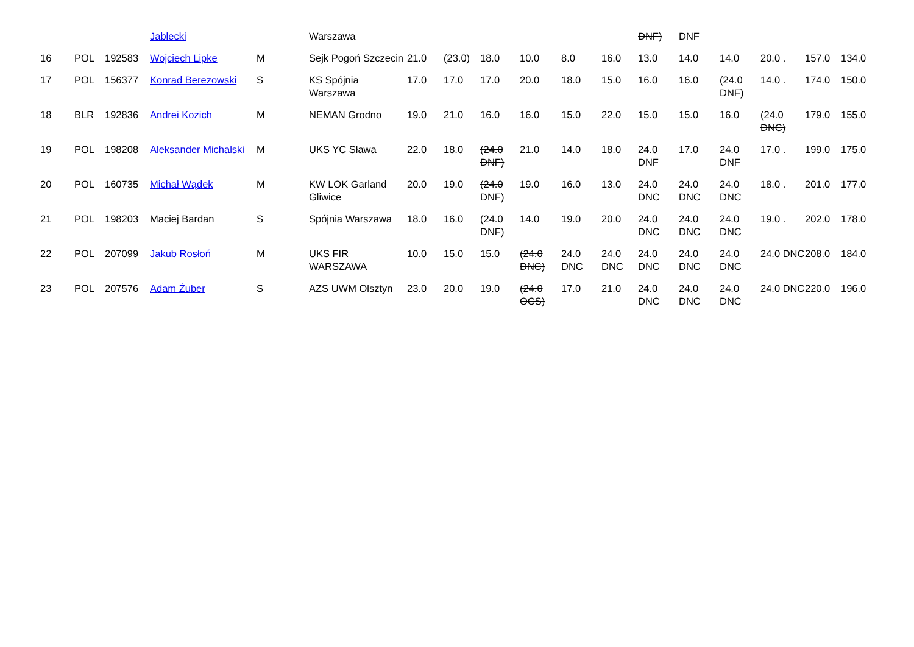| | | | Jablecki | | Warszawa | | | | | | | DNF) | DNF | | | | |
| 16 | POL | 192583 | Wojciech Lipke | M | Sejk Pogoń Szczecin | 21.0 | (23.0) | 18.0 | 10.0 | 8.0 | 16.0 | 13.0 | 14.0 | 14.0 | 20.0 . | 157.0 | 134.0 |
| 17 | POL | 156377 | Konrad Berezowski | S | KS Spójnia Warszawa | 17.0 | 17.0 | 17.0 | 20.0 | 18.0 | 15.0 | 16.0 | 16.0 | (24.0 DNF) | 14.0 . | 174.0 | 150.0 |
| 18 | BLR | 192836 | Andrei Kozich | M | NEMAN Grodno | 19.0 | 21.0 | 16.0 | 16.0 | 15.0 | 22.0 | 15.0 | 15.0 | 16.0 | (24.0 DNC) | 179.0 | 155.0 |
| 19 | POL | 198208 | Aleksander Michalski | M | UKS YC Sława | 22.0 | 18.0 | (24.0 DNF) | 21.0 | 14.0 | 18.0 | 24.0 DNF | 17.0 | 24.0 DNF | 17.0 . | 199.0 | 175.0 |
| 20 | POL | 160735 | Michał Wądek | M | KW LOK Garland Gliwice | 20.0 | 19.0 | (24.0 DNF) | 19.0 | 16.0 | 13.0 | 24.0 DNC | 24.0 DNC | 24.0 DNC | 18.0 . | 201.0 | 177.0 |
| 21 | POL | 198203 | Maciej Bardan | S | Spójnia Warszawa | 18.0 | 16.0 | (24.0 DNF) | 14.0 | 19.0 | 20.0 | 24.0 DNC | 24.0 DNC | 24.0 DNC | 19.0 . | 202.0 | 178.0 |
| 22 | POL | 207099 | Jakub Rosłoń | M | UKS FIR WARSZAWA | 10.0 | 15.0 | 15.0 | (24.0 DNC) | 24.0 DNC | 24.0 DNC | 24.0 DNC | 24.0 DNC | 24.0 DNC | 24.0 DNC | 208.0 | 184.0 |
| 23 | POL | 207576 | Adam Żuber | S | AZS UWM Olsztyn | 23.0 | 20.0 | 19.0 | (24.0 OCS) | 17.0 | 21.0 | 24.0 DNC | 24.0 DNC | 24.0 DNC | 24.0 DNC | 220.0 | 196.0 |